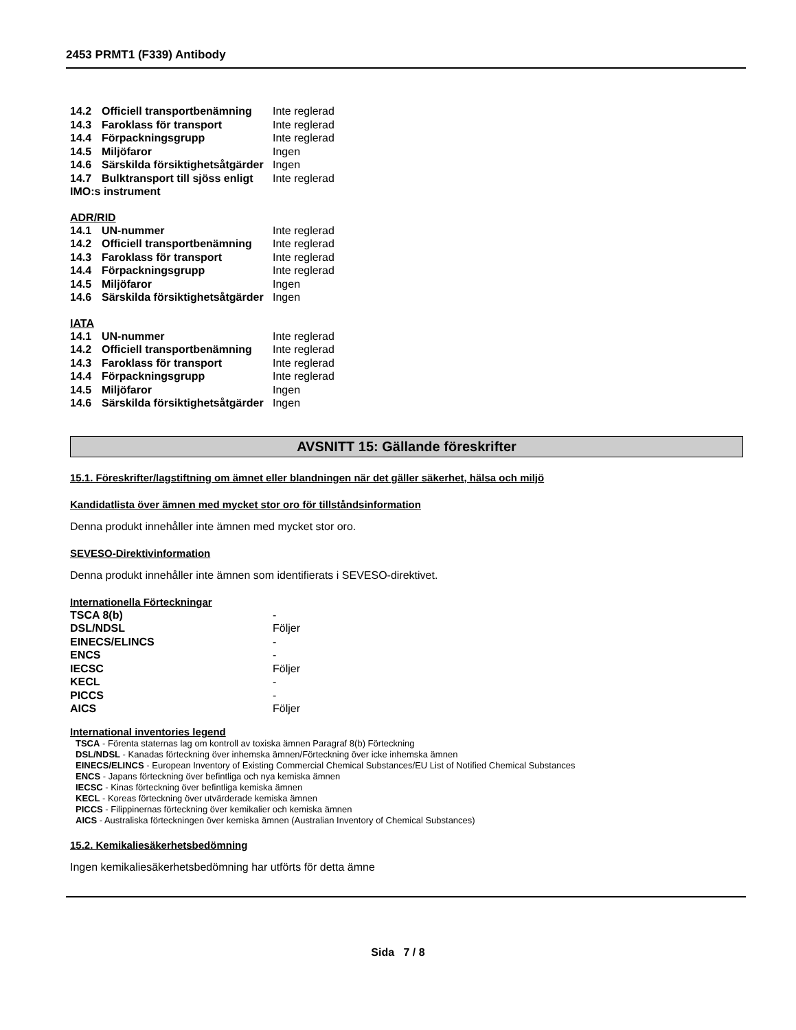2453 PRMT1 (F339) Antibody
| 14.2 | Officiell transportbenämning | Inte reglerad |
| 14.3 | Faroklass för transport | Inte reglerad |
| 14.4 | Förpackningsgrupp | Inte reglerad |
| 14.5 | Miljöfaror | Ingen |
| 14.6 | Särskilda försiktighetsåtgärder | Ingen |
| 14.7 | Bulktransport till sjöss enligt | Inte reglerad |
| IMO:s instrument | | |
ADR/RID
| 14.1 | UN-nummer | Inte reglerad |
| 14.2 | Officiell transportbenämning | Inte reglerad |
| 14.3 | Faroklass för transport | Inte reglerad |
| 14.4 | Förpackningsgrupp | Inte reglerad |
| 14.5 | Miljöfaror | Ingen |
| 14.6 | Särskilda försiktighetsåtgärder | Ingen |
IATA
| 14.1 | UN-nummer | Inte reglerad |
| 14.2 | Officiell transportbenämning | Inte reglerad |
| 14.3 | Faroklass för transport | Inte reglerad |
| 14.4 | Förpackningsgrupp | Inte reglerad |
| 14.5 | Miljöfaror | Ingen |
| 14.6 | Särskilda försiktighetsåtgärder | Ingen |
AVSNITT 15: Gällande föreskrifter
15.1. Föreskrifter/lagstiftning om ämnet eller blandningen när det gäller säkerhet, hälsa och miljö
Kandidatlista över ämnen med mycket stor oro för tillståndsinformation
Denna produkt innehåller inte ämnen med mycket stor oro.
SEVESO-Direktivinformation
Denna produkt innehåller inte ämnen som identifierats i SEVESO-direktivet.
Internationella Förteckningar
| TSCA 8(b) | - |
| DSL/NDSL | Följer |
| EINECS/ELINCS | - |
| ENCS | - |
| IECSC | Följer |
| KECL | - |
| PICCS | - |
| AICS | Följer |
International inventories legend
TSCA - Förenta staternas lag om kontroll av toxiska ämnen Paragraf 8(b) Förteckning
DSL/NDSL - Kanadas förteckning över inhemska ämnen/Förteckning över icke inhemska ämnen
EINECS/ELINCS - European Inventory of Existing Commercial Chemical Substances/EU List of Notified Chemical Substances
ENCS - Japans förteckning över befintliga och nya kemiska ämnen
IECSC - Kinas förteckning över befintliga kemiska ämnen
KECL - Koreas förteckning över utvärderade kemiska ämnen
PICCS - Filippinernas förteckning över kemikalier och kemiska ämnen
AICS - Australiska förteckningen över kemiska ämnen (Australian Inventory of Chemical Substances)
15.2. Kemikaliesäkerhetsbedömning
Ingen kemikaliesäkerhetsbedömning har utförts för detta ämne
Sida 7 / 8